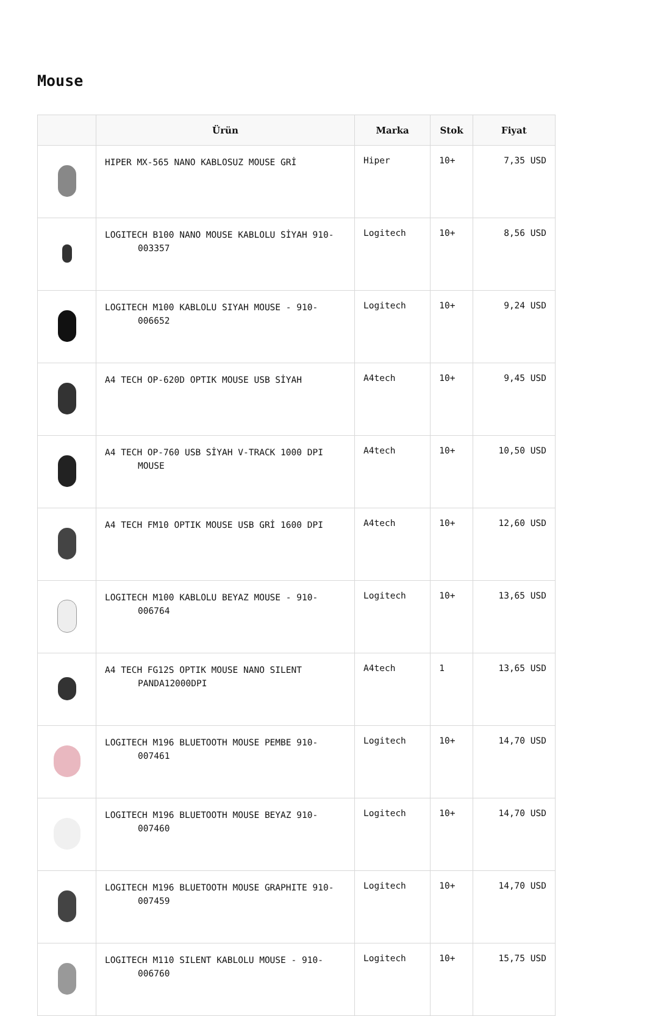Mouse
| | Ürün | Marka | Stok | Fiyat |
| --- | --- | --- | --- | --- |
| | HIPER MX-565 NANO KABLOSUZ MOUSE GRİ | Hiper | 10+ | 7,35 USD |
| | LOGITECH B100 NANO MOUSE KABLOLU SİYAH 910- 003357 | Logitech | 10+ | 8,56 USD |
| | LOGITECH M100 KABLOLU SIYAH MOUSE - 910- 006652 | Logitech | 10+ | 9,24 USD |
| | A4 TECH OP-620D OPTIK MOUSE USB SİYAH | A4tech | 10+ | 9,45 USD |
| | A4 TECH OP-760 USB SİYAH V-TRACK 1000 DPI MOUSE | A4tech | 10+ | 10,50 USD |
| | A4 TECH FM10 OPTIK MOUSE USB GRİ 1600 DPI | A4tech | 10+ | 12,60 USD |
| | LOGITECH M100 KABLOLU BEYAZ MOUSE - 910- 006764 | Logitech | 10+ | 13,65 USD |
| | A4 TECH FG12S OPTIK MOUSE NANO SILENT PANDA12000DPI | A4tech | 1 | 13,65 USD |
| | LOGITECH M196 BLUETOOTH MOUSE PEMBE 910- 007461 | Logitech | 10+ | 14,70 USD |
| | LOGITECH M196 BLUETOOTH MOUSE BEYAZ 910- 007460 | Logitech | 10+ | 14,70 USD |
| | LOGITECH M196 BLUETOOTH MOUSE GRAPHITE 910- 007459 | Logitech | 10+ | 14,70 USD |
| | LOGITECH M110 SILENT KABLOLU MOUSE - 910- 006760 | Logitech | 10+ | 15,75 USD |